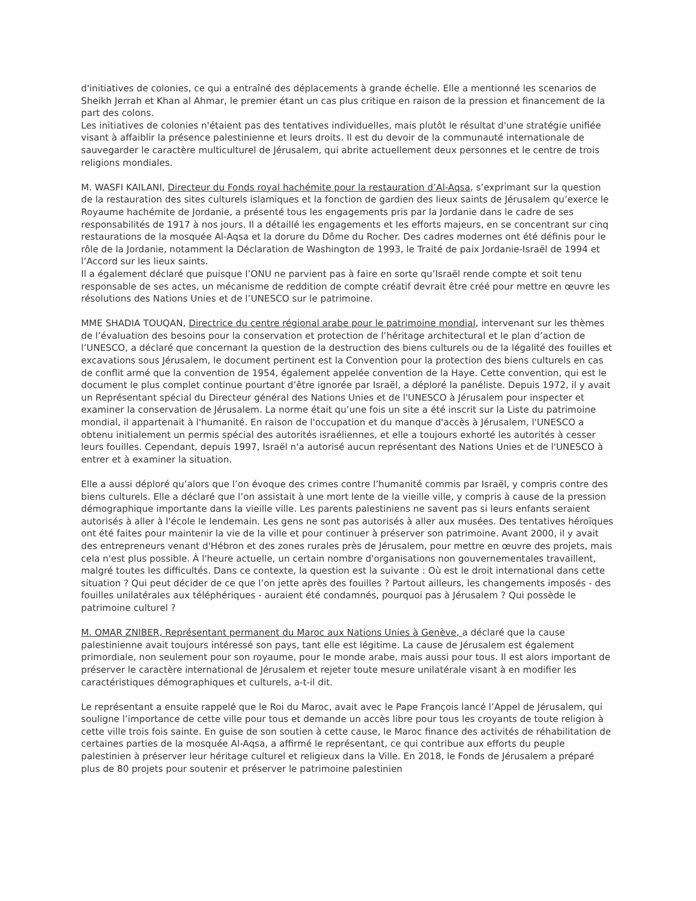d'initiatives de colonies, ce qui a entraîné des déplacements à grande échelle. Elle a mentionné les scenarios de Sheikh Jerrah et Khan al Ahmar, le premier étant un cas plus critique en raison de la pression et financement de la part des colons.
Les initiatives de colonies n'étaient pas des tentatives individuelles, mais plutôt le résultat d'une stratégie unifiée visant à affaiblir la présence palestinienne et leurs droits. Il est du devoir de la communauté internationale de sauvegarder le caractère multiculturel de Jérusalem, qui abrite actuellement deux personnes et le centre de trois religions mondiales.
M. WASFI KAILANI, Directeur du Fonds royal hachémite pour la restauration d’Al-Aqsa, s’exprimant sur la question de la restauration des sites culturels islamiques et la fonction de gardien des lieux saints de Jérusalem qu’exerce le Royaume hachémite de Jordanie, a présenté tous les engagements pris par la Jordanie dans le cadre de ses responsabilités de 1917 à nos jours. Il a détaillé les engagements et les efforts majeurs, en se concentrant sur cinq restaurations de la mosquée Al-Aqsa et la dorure du Dôme du Rocher. Des cadres modernes ont été définis pour le rôle de la Jordanie, notamment la Déclaration de Washington de 1993, le Traité de paix Jordanie-Israël de 1994 et l’Accord sur les lieux saints.
Il a également déclaré que puisque l’ONU ne parvient pas à faire en sorte qu’Israël rende compte et soit tenu responsable de ses actes, un mécanisme de reddition de compte créatif devrait être créé pour mettre en œuvre les résolutions des Nations Unies et de l’UNESCO sur le patrimoine.
MME SHADIA TOUQAN, Directrice du centre régional arabe pour le patrimoine mondial, intervenant sur les thèmes de l’évaluation des besoins pour la conservation et protection de l’héritage architectural et le plan d’action de l’UNESCO, a déclaré que concernant la question de la destruction des biens culturels ou de la légalité des fouilles et excavations sous Jérusalem, le document pertinent est la Convention pour la protection des biens culturels en cas de conflit armé que la convention de 1954, également appelée convention de la Haye. Cette convention, qui est le document le plus complet continue pourtant d’être ignorée par Israël, a déploré la panéliste. Depuis 1972, il y avait un Représentant spécial du Directeur général des Nations Unies et de l'UNESCO à Jérusalem pour inspecter et examiner la conservation de Jérusalem. La norme était qu’une fois un site a été inscrit sur la Liste du patrimoine mondial, il appartenait à l'humanité. En raison de l'occupation et du manque d'accès à Jérusalem, l'UNESCO a obtenu initialement un permis spécial des autorités israéliennes, et elle a toujours exhorté les autorités à cesser leurs fouilles. Cependant, depuis 1997, Israël n'a autorisé aucun représentant des Nations Unies et de l'UNESCO à entrer et à examiner la situation.
Elle a aussi déploré qu’alors que l’on évoque des crimes contre l’humanité commis par Israël, y compris contre des biens culturels. Elle a déclaré que l’on assistait à une mort lente de la vieille ville, y compris à cause de la pression démographique importante dans la vieille ville. Les parents palestiniens ne savent pas si leurs enfants seraient autorisés à aller à l'école le lendemain. Les gens ne sont pas autorisés à aller aux musées. Des tentatives héroïques ont été faites pour maintenir la vie de la ville et pour continuer à préserver son patrimoine. Avant 2000, il y avait des entrepreneurs venant d'Hébron et des zones rurales près de Jérusalem, pour mettre en œuvre des projets, mais cela n'est plus possible. À l'heure actuelle, un certain nombre d'organisations non gouvernementales travaillent, malgré toutes les difficultés. Dans ce contexte, la question est la suivante : Où est le droit international dans cette situation ? Qui peut décider de ce que l’on jette après des fouilles ? Partout ailleurs, les changements imposés - des fouilles unilatérales aux téléphériques - auraient été condamnés, pourquoi pas à Jérusalem ? Qui possède le patrimoine culturel ?
M. OMAR ZNIBER, Représentant permanent du Maroc aux Nations Unies à Genève, a déclaré que la cause palestinienne avait toujours intéressé son pays, tant elle est légitime. La cause de Jérusalem est également primordiale, non seulement pour son royaume, pour le monde arabe, mais aussi pour tous. Il est alors important de préserver le caractère international de Jérusalem et rejeter toute mesure unilatérale visant à en modifier les caractéristiques démographiques et culturels, a-t-il dit.
Le représentant a ensuite rappelé que le Roi du Maroc, avait avec le Pape François lancé l’Appel de Jérusalem, qui souligne l’importance de cette ville pour tous et demande un accès libre pour tous les croyants de toute religion à cette ville trois fois sainte. En guise de son soutien à cette cause, le Maroc finance des activités de réhabilitation de certaines parties de la mosquée Al-Aqsa, a affirmé le représentant, ce qui contribue aux efforts du peuple palestinien à préserver leur héritage culturel et religieux dans la Ville. En 2018, le Fonds de Jérusalem a préparé plus de 80 projets pour soutenir et préserver le patrimoine palestinien